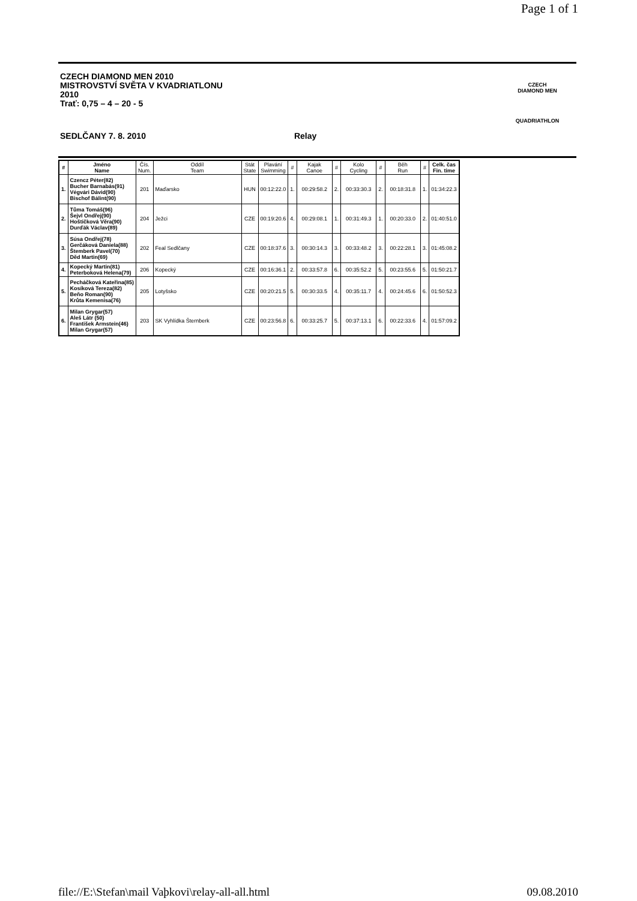Page 1 of 1
CZECH DIAMOND MEN 2010
MISTROVSTVÍ SVĚTA V KVADRIATLONU
2010
Trať: 0,75 – 4 – 20 - 5
SEDLČANY 7. 8. 2010 Relay
CZECH
DIAMOND MEN
QUADRIATHLON
| # | Jméno Name | Čís. Num. | Oddíl Team | Stát State | Plavání Swimming | # | Kajak Canoe | # | Kolo Cycling | # | Běh Run | # | Celk. čas Fin. time |
| --- | --- | --- | --- | --- | --- | --- | --- | --- | --- | --- | --- | --- | --- |
| 1. | Czencz Péter(82) Bucher Barnabás(91) Végvári Dávid(90) Bischof Bálint(90) | 201 | Maďarsko | HUN | 00:12:22.0 | 1. | 00:29:58.2 | 2. | 00:33:30.3 | 2. | 00:18:31.8 | 1. | 01:34:22.3 |
| 2. | Tůma Tomáš(96) Šejvl Ondřej(90) Hoštičková Věra(90) Durďák Václav(89) | 204 | Ježci | CZE | 00:19:20.6 | 4. | 00:29:08.1 | 1. | 00:31:49.3 | 1. | 00:20:33.0 | 2. | 01:40:51.0 |
| 3. | Súsa Ondřej(78) Gerčáková Daniela(88) Štemberk Pavel(70) Děd Martin(69) | 202 | Feal Sedlčany | CZE | 00:18:37.6 | 3. | 00:30:14.3 | 3. | 00:33:48.2 | 3. | 00:22:28.1 | 3. | 01:45:08.2 |
| 4. | Kopecký Martin(81) Peterboková Helena(79) | 206 | Kopecký | CZE | 00:16:36.1 | 2. | 00:33:57.8 | 6. | 00:35:52.2 | 5. | 00:23:55.6 | 5. | 01:50:21.7 |
| 5. | Pecháčková Kateřina(85) Kosíková Tereza(82) Beňo Roman(90) Krůta Kemenisa(76) | 205 | Lotyšsko | CZE | 00:20:21.5 | 5. | 00:30:33.5 | 4. | 00:35:11.7 | 4. | 00:24:45.6 | 6. | 01:50:52.3 |
| 6. | Milan Grygar(57) Aleš Látr (50) František Armstein(46) Milan Grygar(57) | 203 | SK Vyhlídka Šternberk | CZE | 00:23:56.8 | 6. | 00:33:25.7 | 5. | 00:37:13.1 | 6. | 00:22:33.6 | 4. | 01:57:09.2 |
file://E:\Stefan\mail Vaþkovi\relay-all-all.html 09.08.2010